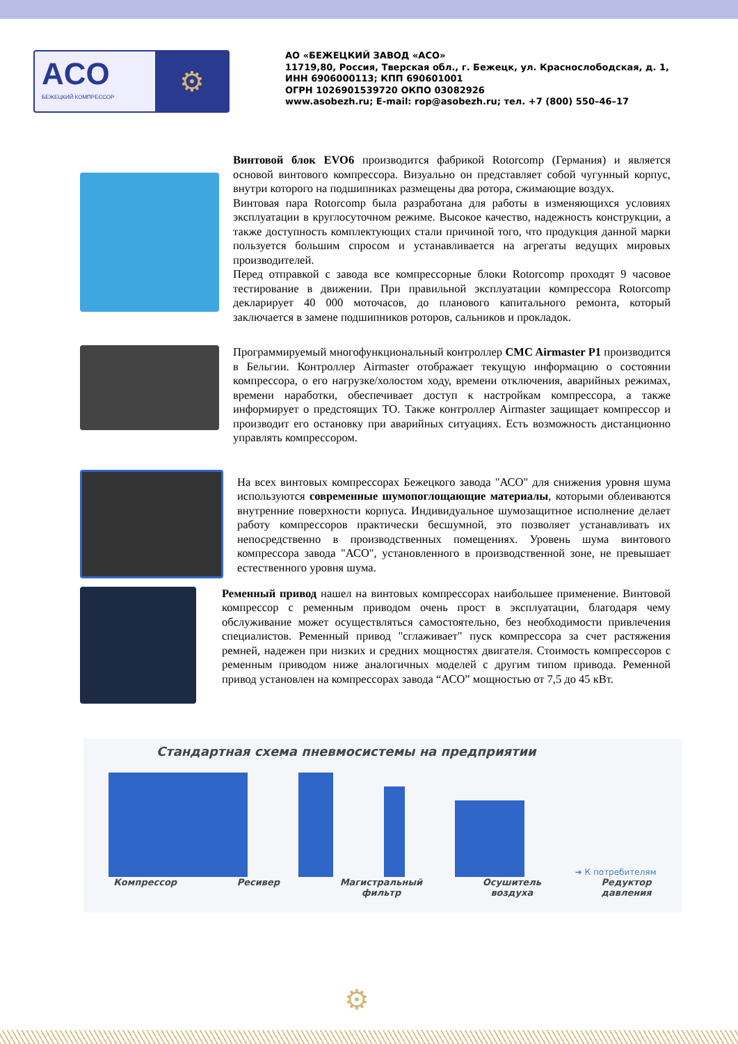ACO
БЕЖЕЦКИЙ КОМПРЕССОР
⚙
АО «БЕЖЕЦКИЙ ЗАВОД «АСО»
11719,80, Россия, Тверская обл., г. Бежецк, ул. Краснослободская, д. 1,
ИНН 6906000113; КПП 690601001
ОГРН 1026901539720 ОКПО 03082926
www.asobezh.ru; E-mail: rop@asobezh.ru; тел. +7 (800) 550–46–17
Винтовой блок EVO6 производится фабрикой Rotorcomp (Германия) и является основой винтового компрессора. Визуально он представляет собой чугунный корпус, внутри которого на подшипниках размещены два ротора, сжимающие воздух.
Винтовая пара Rotorcomp была разработана для работы в изменяющихся условиях эксплуатации в круглосуточном режиме. Высокое качество, надежность конструкции, а также доступность комплектующих стали причиной того, что продукция данной марки пользуется большим спросом и устанавливается на агрегаты ведущих мировых производителей.
Перед отправкой с завода все компрессорные блоки Rotorcomp проходят 9 часовое тестирование в движении. При правильной эксплуатации компрессора Rotorcomp декларирует 40 000 моточасов, до планового капитального ремонта, который заключается в замене подшипников роторов, сальников и прокладок.
Программируемый многофункциональный контроллер CMC Airmaster P1 производится в Бельгии. Контроллер Airmaster отображает текущую информацию о состоянии компрессора, о его нагрузке/холостом ходу, времени отключения, аварийных режимах, времени наработки, обеспечивает доступ к настройкам компрессора, а также информирует о предстоящих ТО. Также контроллер Airmaster защищает компрессор и производит его остановку при аварийных ситуациях. Есть возможность дистанционно управлять компрессором.
На всех винтовых компрессорах Бежецкого завода "АСО" для снижения уровня шума используются современные шумопоглощающие материалы, которыми облеиваются внутренние поверхности корпуса. Индивидуальное шумозащитное исполнение делает работу компрессоров практически бесшумной, это позволяет устанавливать их непосредственно в производственных помещениях. Уровень шума винтового компрессора завода "АСО", установленного в производственной зоне, не превышает естественного уровня шума.
Ременный привод нашел на винтовых компрессорах наибольшее применение. Винтовой компрессор с ременным приводом очень прост в эксплуатации, благодаря чему обслуживание может осуществляться самостоятельно, без необходимости привлечения специалистов. Ременный привод "сглаживает" пуск компрессора за счет растяжения ремней, надежен при низких и средних мощностях двигателя. Стоимость компрессоров с ременным приводом ниже аналогичных моделей с другим типом привода. Ременной привод установлен на компрессорах завода “АСО” мощностью от 7,5 до 45 кВт.
Стандартная схема пневмосистемы на предприятии
➔ К потребителям
Компрессор Ресивер Магистральный
фильтр Осушитель
воздуха Редуктор
давления
⚙